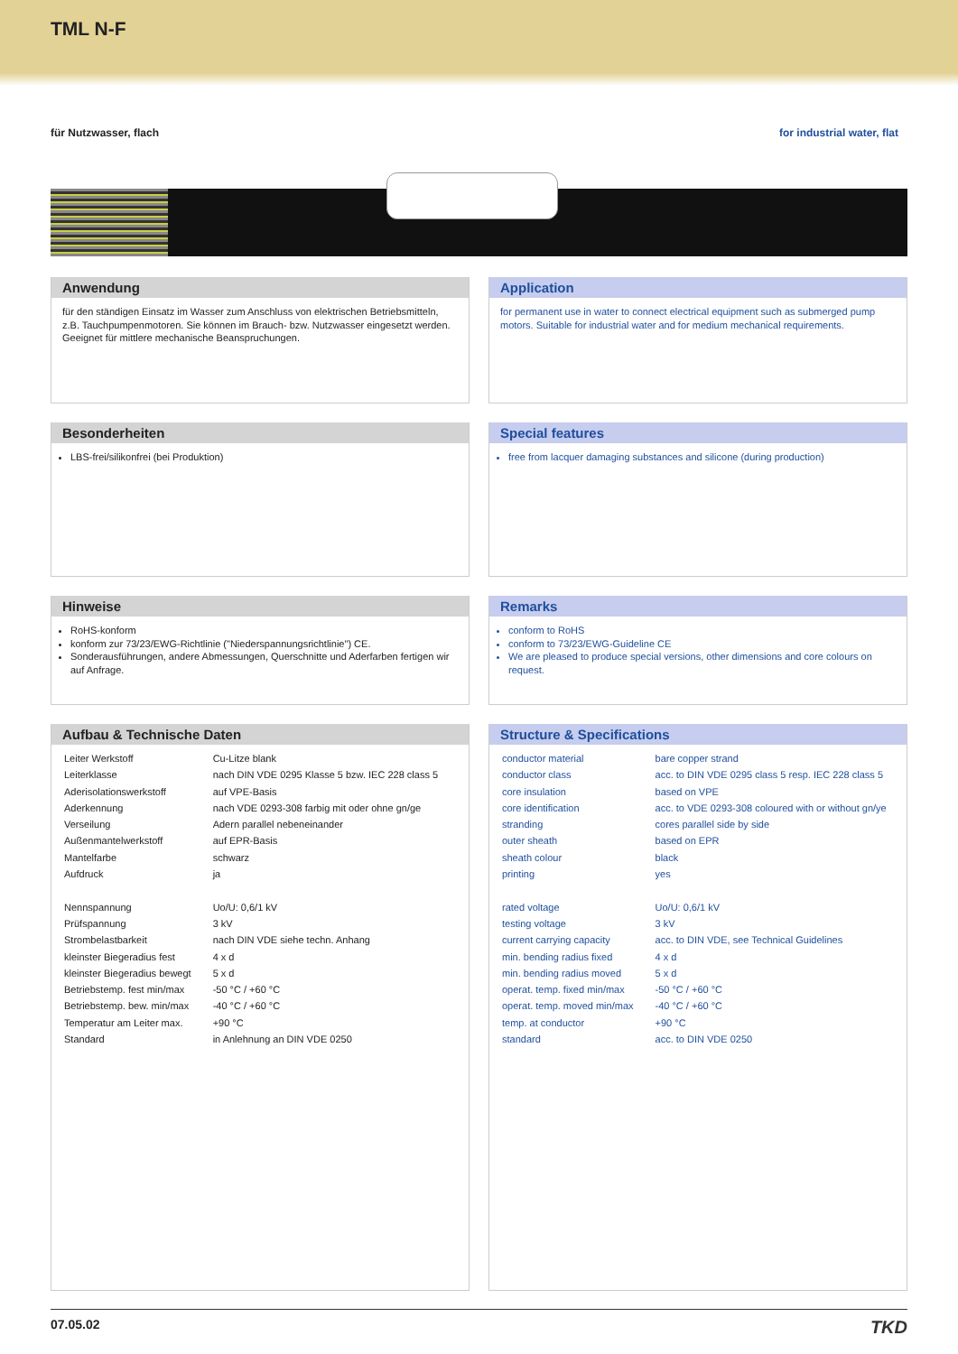TML N-F
für Nutzwasser, flach for industrial water, flat
Anwendung
für den ständigen Einsatz im Wasser zum Anschluss von elektrischen Betriebsmitteln, z.B. Tauchpumpenmotoren. Sie können im Brauch- bzw. Nutzwasser eingesetzt werden. Geeignet für mittlere mechanische Beanspruchungen.
Application
for permanent use in water to connect electrical equipment such as submerged pump motors. Suitable for industrial water and for medium mechanical requirements.
Besonderheiten
LBS-frei/silikonfrei (bei Produktion)
Special features
free from lacquer damaging substances and silicone (during production)
Hinweise
RoHS-konform
konform zur 73/23/EWG-Richtlinie ("Niederspannungsrichtlinie") CE.
Sonderausführungen, andere Abmessungen, Querschnitte und Aderfarben fertigen wir auf Anfrage.
Remarks
conform to RoHS
conform to 73/23/EWG-Guideline CE
We are pleased to produce special versions, other dimensions and core colours on request.
Aufbau & Technische Daten
| Leiter Werkstoff | Cu-Litze blank |
| Leiterklasse | nach DIN VDE 0295 Klasse 5 bzw. IEC 228 class 5 |
| Aderisolationswerkstoff | auf VPE-Basis |
| Aderkennung | nach VDE 0293-308 farbig mit oder ohne gn/ge |
| Verseilung | Adern parallel nebeneinander |
| Außenmantelwerkstoff | auf EPR-Basis |
| Mantelfarbe | schwarz |
| Aufdruck | ja |
| Nennspannung | Uo/U: 0,6/1 kV |
| Prüfspannung | 3 kV |
| Strombelastbarkeit | nach DIN VDE siehe techn. Anhang |
| kleinster Biegeradius fest | 4 x d |
| kleinster Biegeradius bewegt | 5 x d |
| Betriebstemp. fest min/max | -50 °C / +60 °C |
| Betriebstemp. bew. min/max | -40 °C / +60 °C |
| Temperatur am Leiter max. | +90 °C |
| Standard | in Anlehnung an DIN VDE 0250 |
Structure & Specifications
| conductor material | bare copper strand |
| conductor class | acc. to DIN VDE 0295 class 5 resp. IEC 228 class 5 |
| core insulation | based on VPE |
| core identification | acc. to VDE 0293-308 coloured with or without gn/ye |
| stranding | cores parallel side by side |
| outer sheath | based on EPR |
| sheath colour | black |
| printing | yes |
| rated voltage | Uo/U: 0,6/1 kV |
| testing voltage | 3 kV |
| current carrying capacity | acc. to DIN VDE, see Technical Guidelines |
| min. bending radius fixed | 4 x d |
| min. bending radius moved | 5 x d |
| operat. temp. fixed min/max | -50 °C / +60 °C |
| operat. temp. moved min/max | -40 °C / +60 °C |
| temp. at conductor | +90 °C |
| standard | acc. to DIN VDE 0250 |
07.05.02 TKD